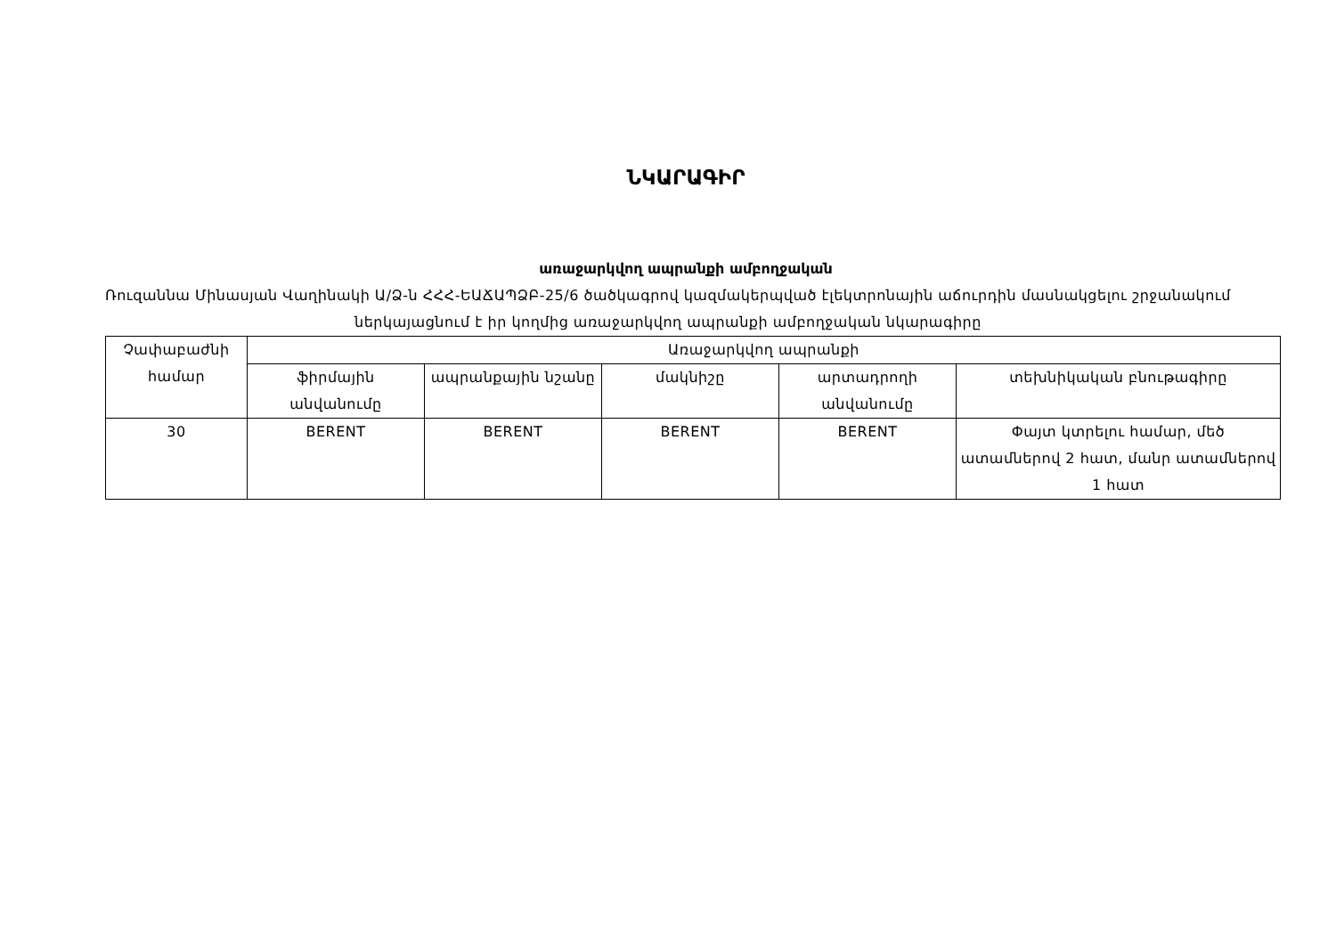ՆԿԱՐԱԳԻՐ
առաջարկվող ապրանքի ամբողջական
Ռուզաննա Մինասյան Վաղինակի Ա/Ձ-ն ՀՀՀ-ԵԱՃԱՊՁԲ-25/6 ծածկագրով կազմակերպված էլեկտրոնային աճուրդին մասնակցելու շրջանակում ներկայացնում է իր կողմից առաջարկվող ապրանքի ամբողջական նկարագիրը
| Չափաբաժնի համար | Առաջարկվող ապրանքի | | | | |
| --- | --- | --- | --- | --- | --- |
| | ֆիրմային անվանումը | ապրանքային նշանը | մակնիշը | արտադրողի անվանումը | տեխնիկական բնութագիրը |
| 30 | BERENT | BERENT | BERENT | BERENT | Փայտ կտրելու համար, մեծ ատամներով 2 հատ, մանր ատամներով 1 հատ |